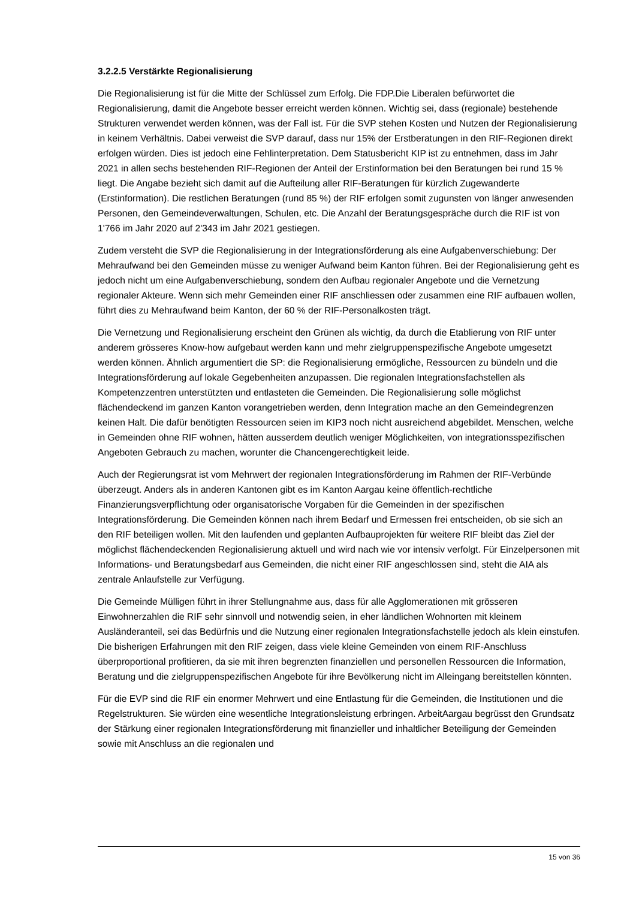3.2.2.5 Verstärkte Regionalisierung
Die Regionalisierung ist für die Mitte der Schlüssel zum Erfolg. Die FDP.Die Liberalen befürwortet die Regionalisierung, damit die Angebote besser erreicht werden können. Wichtig sei, dass (regionale) bestehende Strukturen verwendet werden können, was der Fall ist. Für die SVP stehen Kosten und Nutzen der Regionalisierung in keinem Verhältnis. Dabei verweist die SVP darauf, dass nur 15% der Erstberatungen in den RIF-Regionen direkt erfolgen würden. Dies ist jedoch eine Fehlinterpretation. Dem Statusbericht KIP ist zu entnehmen, dass im Jahr 2021 in allen sechs bestehenden RIF-Regionen der Anteil der Erstinformation bei den Beratungen bei rund 15 % liegt. Die Angabe bezieht sich damit auf die Aufteilung aller RIF-Beratungen für kürzlich Zugewanderte (Erstinformation). Die restlichen Beratungen (rund 85 %) der RIF erfolgen somit zugunsten von länger anwesenden Personen, den Gemeindeverwaltungen, Schulen, etc. Die Anzahl der Beratungsgespräche durch die RIF ist von 1'766 im Jahr 2020 auf 2'343 im Jahr 2021 gestiegen.
Zudem versteht die SVP die Regionalisierung in der Integrationsförderung als eine Aufgabenverschiebung: Der Mehraufwand bei den Gemeinden müsse zu weniger Aufwand beim Kanton führen. Bei der Regionalisierung geht es jedoch nicht um eine Aufgabenverschiebung, sondern den Aufbau regionaler Angebote und die Vernetzung regionaler Akteure. Wenn sich mehr Gemeinden einer RIF anschliessen oder zusammen eine RIF aufbauen wollen, führt dies zu Mehraufwand beim Kanton, der 60 % der RIF-Personalkosten trägt.
Die Vernetzung und Regionalisierung erscheint den Grünen als wichtig, da durch die Etablierung von RIF unter anderem grösseres Know-how aufgebaut werden kann und mehr zielgruppenspezifische Angebote umgesetzt werden können. Ähnlich argumentiert die SP: die Regionalisierung ermögliche, Ressourcen zu bündeln und die Integrationsförderung auf lokale Gegebenheiten anzupassen. Die regionalen Integrationsfachstellen als Kompetenzzentren unterstützten und entlasteten die Gemeinden. Die Regionalisierung solle möglichst flächendeckend im ganzen Kanton vorangetrieben werden, denn Integration mache an den Gemeindegrenzen keinen Halt. Die dafür benötigten Ressourcen seien im KIP3 noch nicht ausreichend abgebildet. Menschen, welche in Gemeinden ohne RIF wohnen, hätten ausserdem deutlich weniger Möglichkeiten, von integrationsspezifischen Angeboten Gebrauch zu machen, worunter die Chancengerechtigkeit leide.
Auch der Regierungsrat ist vom Mehrwert der regionalen Integrationsförderung im Rahmen der RIF-Verbünde überzeugt. Anders als in anderen Kantonen gibt es im Kanton Aargau keine öffentlich-rechtliche Finanzierungsverpflichtung oder organisatorische Vorgaben für die Gemeinden in der spezifischen Integrationsförderung. Die Gemeinden können nach ihrem Bedarf und Ermessen frei entscheiden, ob sie sich an den RIF beteiligen wollen. Mit den laufenden und geplanten Aufbauprojekten für weitere RIF bleibt das Ziel der möglichst flächendeckenden Regionalisierung aktuell und wird nach wie vor intensiv verfolgt. Für Einzelpersonen mit Informations- und Beratungsbedarf aus Gemeinden, die nicht einer RIF angeschlossen sind, steht die AIA als zentrale Anlaufstelle zur Verfügung.
Die Gemeinde Mülligen führt in ihrer Stellungnahme aus, dass für alle Agglomerationen mit grösseren Einwohnerzahlen die RIF sehr sinnvoll und notwendig seien, in eher ländlichen Wohnorten mit kleinem Ausländeranteil, sei das Bedürfnis und die Nutzung einer regionalen Integrationsfachstelle jedoch als klein einstufen. Die bisherigen Erfahrungen mit den RIF zeigen, dass viele kleine Gemeinden von einem RIF-Anschluss überproportional profitieren, da sie mit ihren begrenzten finanziellen und personellen Ressourcen die Information, Beratung und die zielgruppenspezifischen Angebote für ihre Bevölkerung nicht im Alleingang bereitstellen könnten.
Für die EVP sind die RIF ein enormer Mehrwert und eine Entlastung für die Gemeinden, die Institutionen und die Regelstrukturen. Sie würden eine wesentliche Integrationsleistung erbringen. ArbeitAargau begrüsst den Grundsatz der Stärkung einer regionalen Integrationsförderung mit finanzieller und inhaltlicher Beteiligung der Gemeinden sowie mit Anschluss an die regionalen und
15 von 36